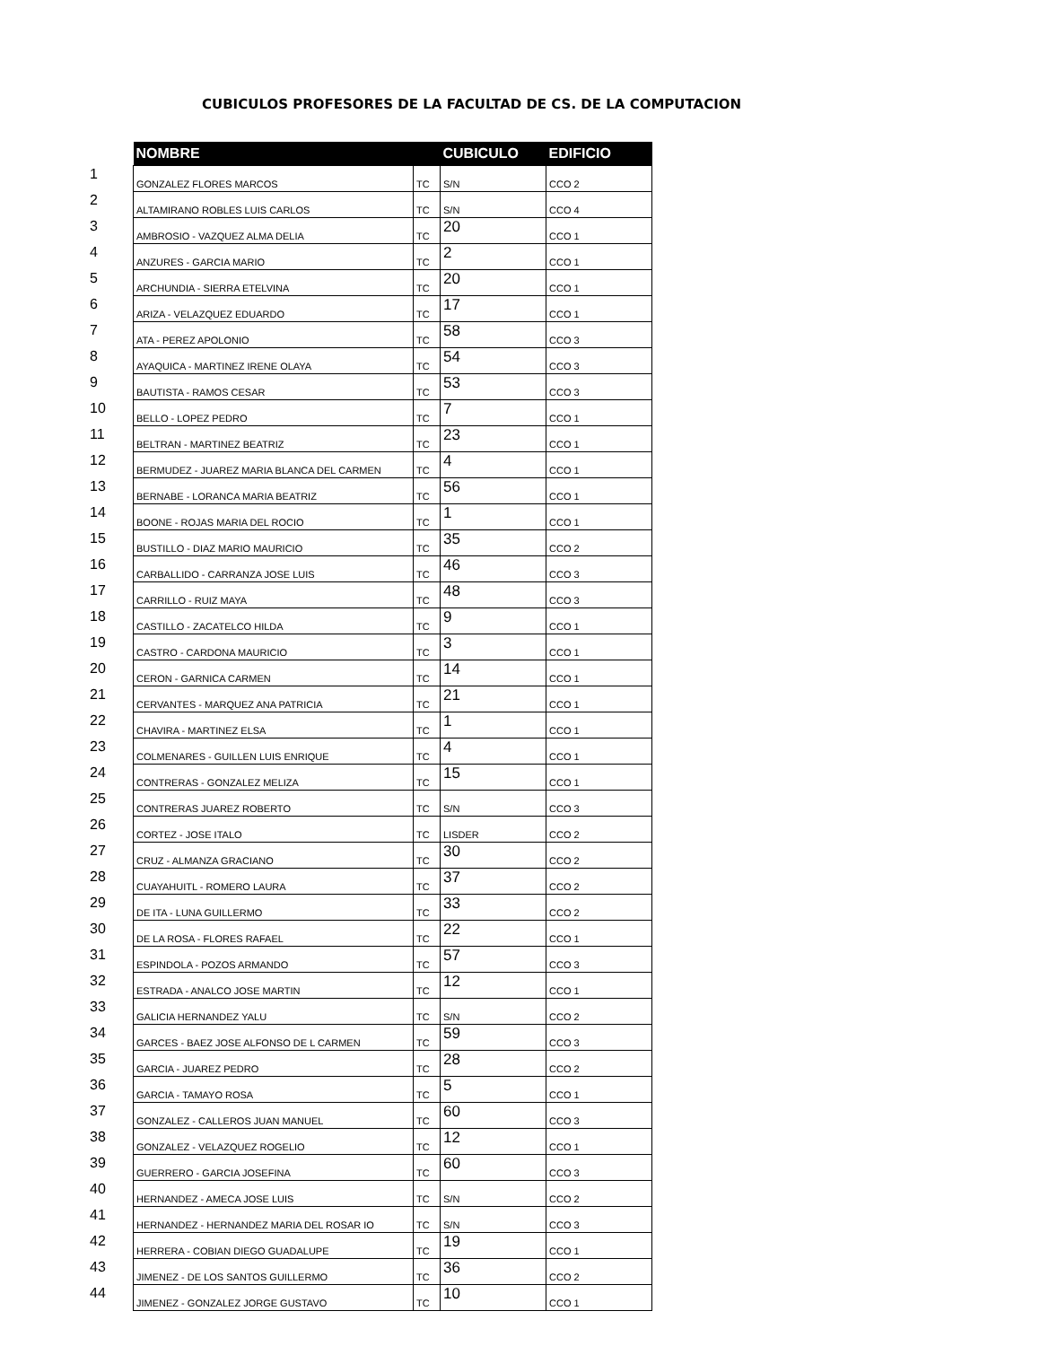CUBICULOS PROFESORES DE LA FACULTAD DE CS. DE LA COMPUTACION
| | NOMBRE | | CUBICULO | EDIFICIO |
| --- | --- | --- | --- | --- |
| 1 | GONZALEZ FLORES MARCOS | TC | S/N | CCO 2 |
| 2 | ALTAMIRANO ROBLES LUIS CARLOS | TC | S/N | CCO 4 |
| 3 | AMBROSIO - VAZQUEZ ALMA DELIA | TC | 20 | CCO 1 |
| 4 | ANZURES - GARCIA MARIO | TC | 2 | CCO 1 |
| 5 | ARCHUNDIA - SIERRA ETELVINA | TC | 20 | CCO 1 |
| 6 | ARIZA - VELAZQUEZ EDUARDO | TC | 17 | CCO 1 |
| 7 | ATA - PEREZ APOLONIO | TC | 58 | CCO 3 |
| 8 | AYAQUICA - MARTINEZ IRENE OLAYA | TC | 54 | CCO 3 |
| 9 | BAUTISTA - RAMOS CESAR | TC | 53 | CCO 3 |
| 10 | BELLO - LOPEZ PEDRO | TC | 7 | CCO 1 |
| 11 | BELTRAN - MARTINEZ BEATRIZ | TC | 23 | CCO 1 |
| 12 | BERMUDEZ - JUAREZ MARIA BLANCA DEL CARMEN | TC | 4 | CCO 1 |
| 13 | BERNABE - LORANCA MARIA BEATRIZ | TC | 56 | CCO 1 |
| 14 | BOONE - ROJAS MARIA DEL ROCIO | TC | 1 | CCO 1 |
| 15 | BUSTILLO - DIAZ MARIO MAURICIO | TC | 35 | CCO 2 |
| 16 | CARBALLIDO - CARRANZA JOSE LUIS | TC | 46 | CCO 3 |
| 17 | CARRILLO - RUIZ MAYA | TC | 48 | CCO 3 |
| 18 | CASTILLO - ZACATELCO HILDA | TC | 9 | CCO 1 |
| 19 | CASTRO - CARDONA MAURICIO | TC | 3 | CCO 1 |
| 20 | CERON - GARNICA CARMEN | TC | 14 | CCO 1 |
| 21 | CERVANTES - MARQUEZ ANA PATRICIA | TC | 21 | CCO 1 |
| 22 | CHAVIRA - MARTINEZ ELSA | TC | 1 | CCO 1 |
| 23 | COLMENARES - GUILLEN LUIS ENRIQUE | TC | 4 | CCO 1 |
| 24 | CONTRERAS - GONZALEZ MELIZA | TC | 15 | CCO 1 |
| 25 | CONTRERAS JUAREZ ROBERTO | TC | S/N | CCO 3 |
| 26 | CORTEZ - JOSE ITALO | TC | LISDER | CCO 2 |
| 27 | CRUZ - ALMANZA GRACIANO | TC | 30 | CCO 2 |
| 28 | CUAYAHUITL - ROMERO LAURA | TC | 37 | CCO 2 |
| 29 | DE ITA - LUNA GUILLERMO | TC | 33 | CCO 2 |
| 30 | DE LA ROSA - FLORES RAFAEL | TC | 22 | CCO 1 |
| 31 | ESPINDOLA - POZOS ARMANDO | TC | 57 | CCO 3 |
| 32 | ESTRADA - ANALCO JOSE MARTIN | TC | 12 | CCO 1 |
| 33 | GALICIA HERNANDEZ YALU | TC | S/N | CCO 2 |
| 34 | GARCES - BAEZ JOSE ALFONSO DE L CARMEN | TC | 59 | CCO 3 |
| 35 | GARCIA - JUAREZ PEDRO | TC | 28 | CCO 2 |
| 36 | GARCIA - TAMAYO ROSA | TC | 5 | CCO 1 |
| 37 | GONZALEZ - CALLEROS JUAN MANUEL | TC | 60 | CCO 3 |
| 38 | GONZALEZ - VELAZQUEZ ROGELIO | TC | 12 | CCO 1 |
| 39 | GUERRERO - GARCIA JOSEFINA | TC | 60 | CCO 3 |
| 40 | HERNANDEZ - AMECA JOSE LUIS | TC | S/N | CCO 2 |
| 41 | HERNANDEZ - HERNANDEZ MARIA DEL ROSAR IO | TC | S/N | CCO 3 |
| 42 | HERRERA - COBIAN DIEGO GUADALUPE | TC | 19 | CCO 1 |
| 43 | JIMENEZ - DE LOS SANTOS GUILLERMO | TC | 36 | CCO 2 |
| 44 | JIMENEZ - GONZALEZ JORGE GUSTAVO | TC | 10 | CCO 1 |